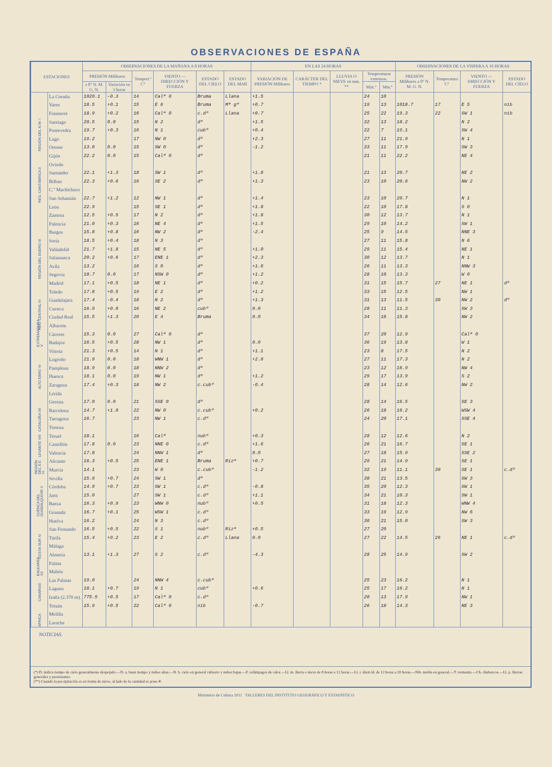OBSERVACIONES DE ESPAÑA
| ESTACIONES | | OBSERVACIONES DE LA MAÑANA A 8 HORAS | | | | | | EN LAS 24 HORAS | | | | | OBSERVACIONES DE LA VISPERA A 16 HORAS | | | |
| --- | --- | --- | --- | --- | --- | --- | --- | --- | --- | --- | --- | --- | --- | --- | --- | --- |
| | | PRESIÓN Milibares | | Tempert.ª C° | VIENTO — DIRECCIÓN Y FUERZA | ESTADO DEL CIELO | ESTADO DEL MAR | VARIACIÓN DE PRESIÓN Milibares | CARÁCTER DEL TIEMPO * | LLUVIA O NIEVE en mm. ** | Temperaturas extremas. | | PRESIÓN Milibares a 0° N. M. G. N. | Temperatura C° | VIENTO — DIRECCIÓN Y FUERZA | ESTADO DEL CIELO |
| | | a 0° N. M. G. N. | Variación en 3 horas | | | | | | | | Máx.ª | Mín.ª | | | | |
| REGIÓN DEL N.W. I | La Coruña | 1020.1 | -0.3 | 14 | Calª 0 | Bruma | Llana | +1.5 | | | 24 | 10 | | | | |
| | Vares | 18.5 | +0.1 | 15 | E 6 | Bruma | Mª gª | +0.7 | | | 19 | 13 | 1018.7 | 17 | E 5 | nib |
| | Finisterre | 18.9 | +0.2 | 16 | Calª 0 | c.dº | Llana | +0.7 | | | 25 | 22 | 19.3 | 22 | SW 1 | nib |
| | Santiago | 20.5 | 0.0 | 15 | N 2 | dº | | +1.5 | | | 32 | 13 | 18.2 | | N 2 | |
| | Pontevedra | 19.7 | +0.3 | 16 | N 1 | cubº | | +0.4 | | | 22 | 7 | 19.1 | | SW 4 | |
| | Lugo | 19.2 | | 17 | NW 0 | dº | | +2.3 | | | 27 | 11 | 21.9 | | N 1 | |
| | Orense | 13.0 | 0.0 | 15 | SW 0 | dº | | -1.2 | | | 33 | 11 | 17.9 | | SW 3 | |
| REG. CANTÁBRICA II | Gijón | 22.2 | 0.0 | 15 | Calª 0 | dº | | | | | 21 | 11 | 22.2 | | NE 4 | |
| | Oviedo | | | | | | | | | | | | | | | |
| | Santander | 22.1 | +1.3 | 18 | SW 1 | dº | | +1.8 | | | 21 | 13 | 20.7 | | NE 2 | |
| | Bilbao | 22.3 | +0.6 | 16 | SE 2 | dº | | +1.3 | | | 23 | 10 | 20.6 | | NW 2 | |
| | C.º Machichaco | | | | | | | | | | | | | | | |
| | San Sebastián | 22.7 | +1.2 | 12 | NW 1 | dº | | +1.4 | | | 23 | 10 | 20.7 | | N 1 | |
| REGIÓN DEL DUERO III | León | 22.9 | | 15 | SE 1 | dº | | +1.8 | | | 22 | 10 | 17.8 | | S 0 | |
| | Zamora | 12.5 | +0.5 | 17 | N 2 | dº | | +1.8 | | | 30 | 12 | 13.7 | | N 1 | |
| | Palencia | 21.0 | +0.3 | 16 | NE 4 | dº | | +1.5 | | | 29 | 10 | 14.2 | | SW 1 | |
| | Burgos | 15.8 | +0.8 | 16 | NW 2 | dº | | -2.4 | | | 25 | 9 | 14.5 | | NNE 3 | |
| | Soria | 18.5 | +0.4 | 18 | N 3 | dº | | | | | 27 | 11 | 15.8 | | N 6 | |
| | Valladolid | 21.7 | +1.8 | 15 | NE 5 | dº | | +1.0 | | | 29 | 11 | 15.4 | | NE 1 | |
| | Salamanca | 20.2 | +0.6 | 17 | ENE 1 | dº | | +2.3 | | | 30 | 12 | 13.7 | | N 1 | |
| | Avila | 13.2 | | 16 | S 0 | dº | | +1.6 | | | 26 | 11 | 13.3 | | NNW 3 | |
| | Segovia | 18.7 | 0.0 | 17 | NSW 0 | dº | | +1.2 | | | 28 | 10 | 13.3 | | W 0 | |
| REG. CENTRAL IV | Madrid | 17.1 | +0.5 | 18 | NE 1 | dº | | +0.2 | | | 31 | 15 | 15.7 | 27 | NE 1 | dº |
| | Toledo | 17.8 | +0.5 | 19 | E 2 | dº | | +1.2 | | | 33 | 15 | 12.5 | | NW 1 | |
| | Guadalajara | 17.4 | -0.4 | 18 | N 2 | dº | | +1.3 | | | 31 | 13 | 11.5 | 30 | NW 2 | dº |
| | Cuenca | 16.9 | +0.0 | 16 | NE 2 | cubº | | 0.0 | | | 28 | 11 | 11.3 | | SW 3 | |
| | Ciudad Real | 15.5 | +1.3 | 20 | E 4 | Bruma | | 0.0 | | | 34 | 16 | 15.8 | | NW 2 | |
| | Albacete | | | | | | | | | | | | | | | |
| EXTREMADURA V | Cáceres | 15.3 | 0.0 | 27 | Calª 0 | dº | | | | | 37 | 20 | 12.9 | | Calª 0 | |
| | Badajoz | 16.5 | +0.5 | 28 | NW 1 | dº | | 0.0 | | | 36 | 19 | 13.8 | | W 1 | |
| ALTO EBRO VI | Vitoria | 21.3 | +0.5 | 14 | N 1 | dº | | +1.1 | | | 23 | 8 | 17.5 | | N 2 | |
| | Logroño | 21.9 | 0.0 | 18 | WNW 1 | dº | | +2.8 | | | 27 | 11 | 17.3 | | N 2 | |
| | Pamplona | 18.9 | 0.0 | 18 | NNW 2 | dº | | | | | 23 | 12 | 16.9 | | NW 4 | |
| | Huesca | 18.1 | 0.0 | 19 | NW 1 | dº | | +1.2 | | | 29 | 17 | 13.9 | | S 2 | |
| | Zaragoza | 17.4 | +0.3 | 18 | NW 2 | c.cubº | | -0.4 | | | 28 | 14 | 12.6 | | NW 2 | |
| CATALUÑA VII | Lérida | | | | | | | | | | | | | | | |
| | Gerona | 17.0 | 0.0 | 21 | SSE 0 | dº | | | | | 28 | 14 | 16.5 | | SE 3 | |
| | Barcelona | 14.7 | +1.0 | 22 | NW 0 | c.cubº | | +0.2 | | | 26 | 18 | 16.2 | | WSW 4 | |
| | Tarragona | 16.7 | | 23 | NW 1 | c.dº | | | | | 24 | 20 | 17.1 | | SSE 4 | |
| | Tortosa | | | | | | | | | | | | | | | |
| LEVANTE VIII | Teruel | 18.1 | | 16 | Calª | nubº | | +0.3 | | | 28 | 12 | 12.6 | | N 2 | |
| | Castellón | 17.8 | 0.0 | 23 | NNE 0 | c.dº | | +1.6 | | | 26 | 21 | 16.7 | | SE 1 | |
| | Valencia | 17.8 | | 24 | NNW 1 | dº | | 0.0 | | | 27 | 18 | 15.9 | | SSE 2 | |
| REGIÓN DEL S.E. IX | Alicante | 16.3 | +0.5 | 25 | ENE 1 | Bruma | Rizª | +0.7 | | | 29 | 21 | 14.9 | | SE 1 | |
| | Murcia | 14.1 | | 23 | W 0 | c.cubº | | -1.2 | | | 32 | 19 | 11.1 | 30 | SE 1 | c.dº |
| CUENCA DEL GUADALQUIVIR X | Sevilla | 15.9 | +0.7 | 24 | SW 1 | dº | | | | | 38 | 21 | 13.5 | | SW 3 | |
| | Córdoba | 14.9 | +0.7 | 23 | SW 1 | c.dº | | -0.8 | | | 35 | 20 | 12.3 | | SW 1 | |
| | Jaén | 15.0 | | 27 | SW 1 | c.dº | | +1.1 | | | 34 | 21 | 10.3 | | SW 1 | |
| | Baeza | 16.3 | +0.9 | 23 | WNW 0 | nubº | | +0.5 | | | 31 | 18 | 12.3 | | WNW 4 | |
| | Granada | 16.7 | +0.1 | 25 | WSW 1 | c.dº | | | | | 33 | 19 | 12.9 | | NW 6 | |
| COSTA SUR XI | Huelva | 16.2 | | 24 | N 3 | c.dº | | | | | 30 | 21 | 15.0 | | SW 3 | |
| | San Fernando | 16.5 | +0.5 | 22 | S 1 | nubº | Rizª | +0.5 | | | 27 | 20 | | | | |
| | Tarifa | 15.4 | +0.2 | 23 | E 2 | c.dº | Llana | 0.0 | | | 27 | 22 | 14.5 | 26 | NE 1 | c.dº |
| | Málaga | | | | | | | | | | | | | | | |
| | Almería | 13.1 | +1.3 | 27 | S 2 | c.dº | | -4.3 | | | 28 | 25 | 14.9 | | SW 2 | |
| BALEARES XII | Palma | | | | | | | | | | | | | | | |
| | Mahón | | | | | | | | | | | | | | | |
| CANARIAS | Las Palmas | 19.0 | | 24 | NNW 4 | c.cubº | | | | | 25 | 23 | 16.2 | | N 1 | |
| | Laguna | 18.1 | +0.7 | 19 | N 1 | cubº | | +0.6 | | | 25 | 17 | 16.2 | | N 1 | |
| | Izaña (2.370 m). | 775.5 | +0.5 | 17 | Calª 0 | c.dº | | | | | 20 | 13 | 17.9 | | NW 1 | |
| AFRICA | Tetuán | 15.9 | +0.5 | 22 | Calª 0 | nib | | -0.7 | | | 26 | 18 | 14.3 | | NE 3 | |
| | Melilla | | | | | | | | | | | | | | | |
| | Larache | | | | | | | | | | | | | | | |
NOTICIAS.
(*) D. indica tiempo de cielo generalmente despejado.—N. a. buen tiempo y nubes altas.—N. b. cielo en general cubierto y nubes bajas.—F. relámpagos de calor.—Ll. m. lluvia o nieve de 8 horas a 12 horas.—Ll. t. ídem íd. de 12 horas a 20 horas.—Nib. niebla en general.—T. tormenta.—Ch. chubascos.—Ll. p. lluvias generales y persistentes.
(**) Cuando la precipitación es en forma de nieve, al lado de la cantidad se pone ✳
Ministerio de Cultura 2011 TALLERES DEL INSTITUTO GEOGRÁFICO Y ESTADÍSTICO